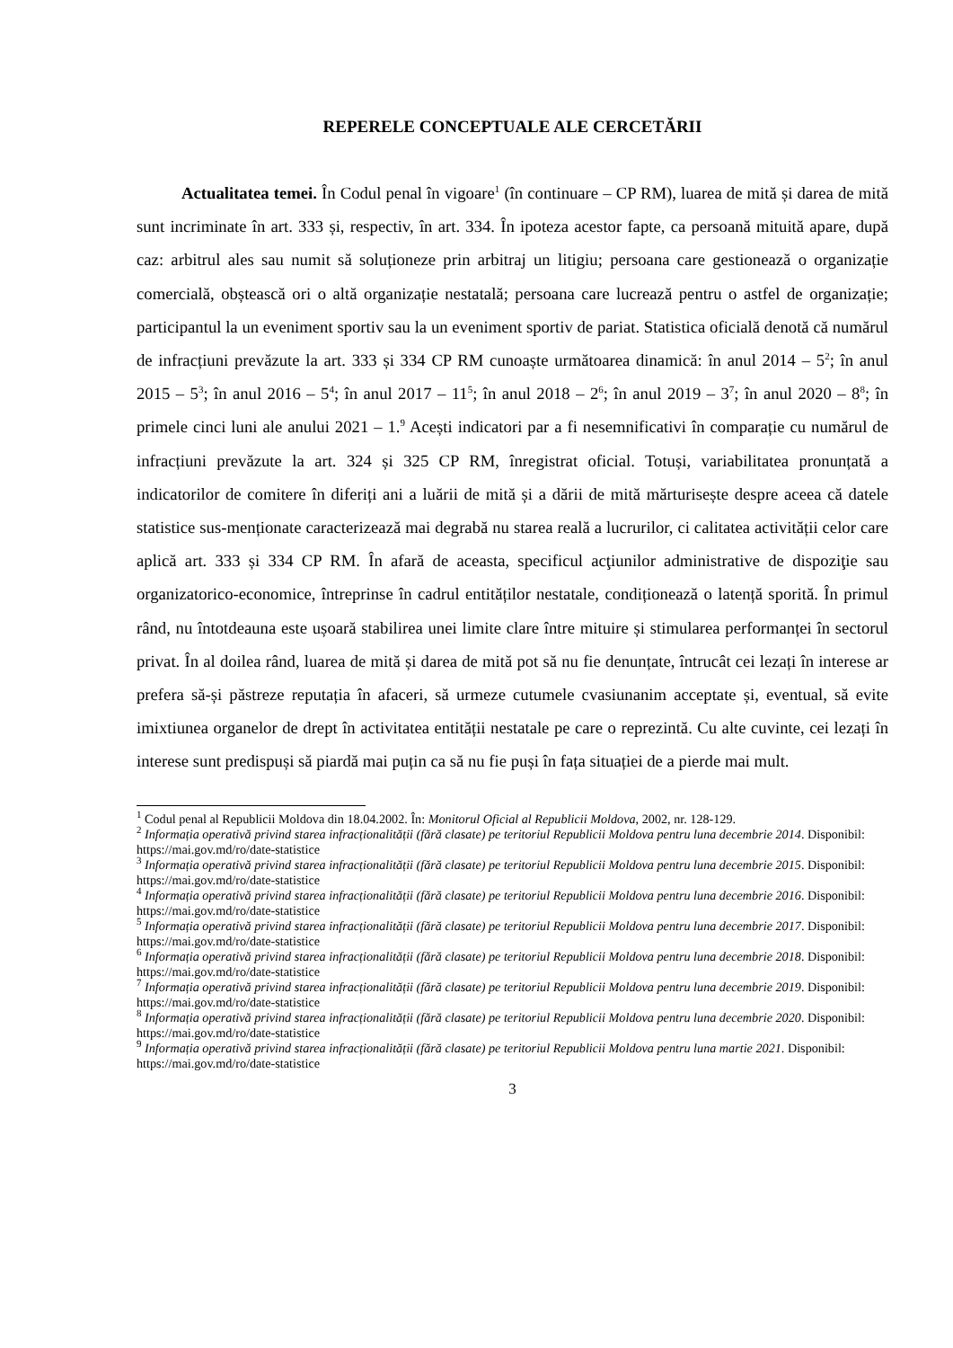REPERELE CONCEPTUALE ALE CERCETĂRII
Actualitatea temei. În Codul penal în vigoare<sup>1</sup> (în continuare – CP RM), luarea de mită și darea de mită sunt incriminate în art. 333 și, respectiv, în art. 334. În ipoteza acestor fapte, ca persoană mituită apare, după caz: arbitrul ales sau numit să soluționeze prin arbitraj un litigiu; persoana care gestionează o organizație comercială, obștească ori o altă organizație nestatală; persoana care lucrează pentru o astfel de organizație; participantul la un eveniment sportiv sau la un eveniment sportiv de pariat. Statistica oficială denotă că numărul de infracțiuni prevăzute la art. 333 și 334 CP RM cunoaște următoarea dinamică: în anul 2014 – 5<sup>2</sup>; în anul 2015 – 5<sup>3</sup>; în anul 2016 – 5<sup>4</sup>; în anul 2017 – 11<sup>5</sup>; în anul 2018 – 2<sup>6</sup>; în anul 2019 – 3<sup>7</sup>; în anul 2020 – 8<sup>8</sup>; în primele cinci luni ale anului 2021 – 1.<sup>9</sup> Acești indicatori par a fi nesemnificativi în comparație cu numărul de infracțiuni prevăzute la art. 324 și 325 CP RM, înregistrat oficial. Totuși, variabilitatea pronunțată a indicatorilor de comitere în diferiți ani a luării de mită și a dării de mită mărturisește despre aceea că datele statistice sus-menționate caracterizează mai degrabă nu starea reală a lucrurilor, ci calitatea activității celor care aplică art. 333 și 334 CP RM. În afară de aceasta, specificul acţiunilor administrative de dispoziţie sau organizatorico-economice, întreprinse în cadrul entităților nestatale, condiționează o latență sporită. În primul rând, nu întotdeauna este ușoară stabilirea unei limite clare între mituire și stimularea performanței în sectorul privat. În al doilea rând, luarea de mită și darea de mită pot să nu fie denunțate, întrucât cei lezați în interese ar prefera să-și păstreze reputația în afaceri, să urmeze cutumele cvasiunanim acceptate și, eventual, să evite imixtiunea organelor de drept în activitatea entității nestatale pe care o reprezintă. Cu alte cuvinte, cei lezați în interese sunt predispuși să piardă mai puțin ca să nu fie puși în fața situației de a pierde mai mult.
<sup>1</sup> Codul penal al Republicii Moldova din 18.04.2002. În: Monitorul Oficial al Republicii Moldova, 2002, nr. 128-129.
<sup>2</sup> Informația operativă privind starea infracționalității (fără clasate) pe teritoriul Republicii Moldova pentru luna decembrie 2014. Disponibil: https://mai.gov.md/ro/date-statistice
<sup>3</sup> Informația operativă privind starea infracționalității (fără clasate) pe teritoriul Republicii Moldova pentru luna decembrie 2015. Disponibil: https://mai.gov.md/ro/date-statistice
<sup>4</sup> Informația operativă privind starea infracționalității (fără clasate) pe teritoriul Republicii Moldova pentru luna decembrie 2016. Disponibil: https://mai.gov.md/ro/date-statistice
<sup>5</sup> Informația operativă privind starea infracționalității (fără clasate) pe teritoriul Republicii Moldova pentru luna decembrie 2017. Disponibil: https://mai.gov.md/ro/date-statistice
<sup>6</sup> Informația operativă privind starea infracționalității (fără clasate) pe teritoriul Republicii Moldova pentru luna decembrie 2018. Disponibil: https://mai.gov.md/ro/date-statistice
<sup>7</sup> Informația operativă privind starea infracționalității (fără clasate) pe teritoriul Republicii Moldova pentru luna decembrie 2019. Disponibil: https://mai.gov.md/ro/date-statistice
<sup>8</sup> Informația operativă privind starea infracționalității (fără clasate) pe teritoriul Republicii Moldova pentru luna decembrie 2020. Disponibil: https://mai.gov.md/ro/date-statistice
<sup>9</sup> Informația operativă privind starea infracționalității (fără clasate) pe teritoriul Republicii Moldova pentru luna martie 2021. Disponibil: https://mai.gov.md/ro/date-statistice
3